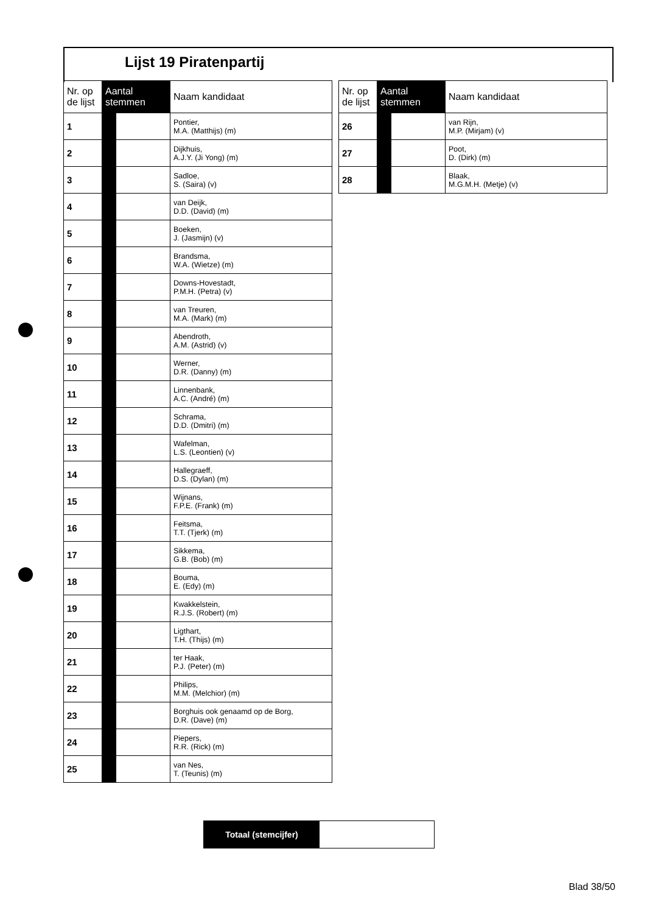Lijst 19 Piratenpartij
| Nr. op de lijst | Aantal stemmen | | Naam kandidaat |
| --- | --- | --- | --- |
| 1 | | | Pontier, M.A. (Matthijs) (m) |
| 2 | | | Dijkhuis, A.J.Y. (Ji Yong) (m) |
| 3 | | | Sadloe, S. (Saira) (v) |
| 4 | | | van Deijk, D.D. (David) (m) |
| 5 | | | Boeken, J. (Jasmijn) (v) |
| 6 | | | Brandsma, W.A. (Wietze) (m) |
| 7 | | | Downs-Hovestadt, P.M.H. (Petra) (v) |
| 8 | | | van Treuren, M.A. (Mark) (m) |
| 9 | | | Abendroth, A.M. (Astrid) (v) |
| 10 | | | Werner, D.R. (Danny) (m) |
| 11 | | | Linnenbank, A.C. (André) (m) |
| 12 | | | Schrama, D.D. (Dmitri) (m) |
| 13 | | | Wafelman, L.S. (Leontien) (v) |
| 14 | | | Hallegraeff, D.S. (Dylan) (m) |
| 15 | | | Wijnans, F.P.E. (Frank) (m) |
| 16 | | | Feitsma, T.T. (Tjerk) (m) |
| 17 | | | Sikkema, G.B. (Bob) (m) |
| 18 | | | Bouma, E. (Edy) (m) |
| 19 | | | Kwakkelstein, R.J.S. (Robert) (m) |
| 20 | | | Ligthart, T.H. (Thijs) (m) |
| 21 | | | ter Haak, P.J. (Peter) (m) |
| 22 | | | Philips, M.M. (Melchior) (m) |
| 23 | | | Borghuis ook genaamd op de Borg, D.R. (Dave) (m) |
| 24 | | | Piepers, R.R. (Rick) (m) |
| 25 | | | van Nes, T. (Teunis) (m) |
| Nr. op de lijst | Aantal stemmen | | Naam kandidaat |
| --- | --- | --- | --- |
| 26 | | | van Rijn, M.P. (Mirjam) (v) |
| 27 | | | Poot, D. (Dirk) (m) |
| 28 | | | Blaak, M.G.M.H. (Metje) (v) |
Totaal (stemcijfer)
Blad 38/50